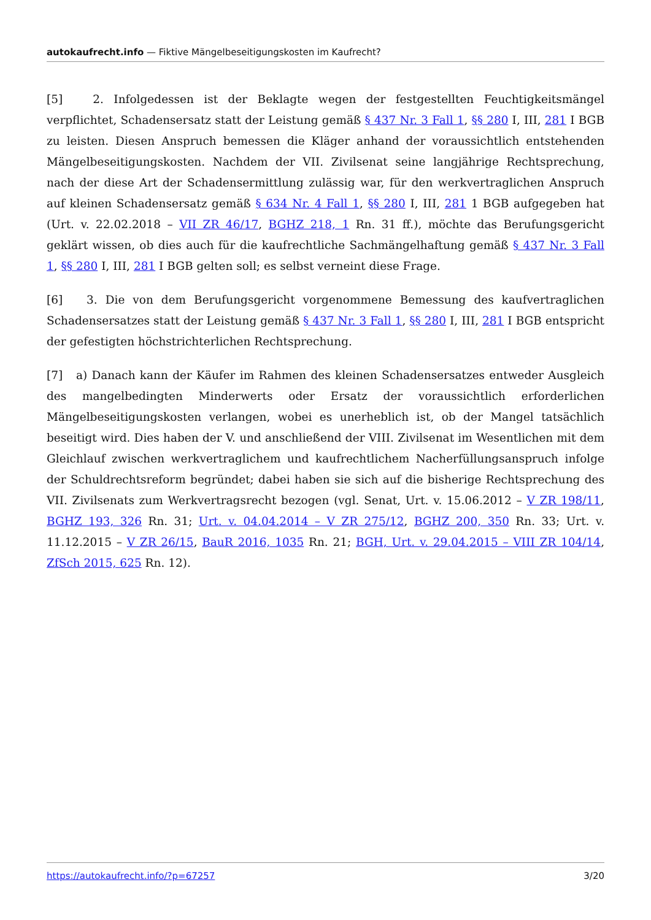autokaufrecht.info — Fiktive Mängelbeseitigungskosten im Kaufrecht?
[5] 2. Infolgedessen ist der Beklagte wegen der festgestellten Feuchtigkeitsmängel verpflichtet, Schadensersatz statt der Leistung gemäß § 437 Nr. 3 Fall 1, §§ 280 I, III, 281 I BGB zu leisten. Diesen Anspruch bemessen die Kläger anhand der voraussichtlich entstehenden Mängelbeseitigungskosten. Nachdem der VII. Zivilsenat seine langjährige Rechtsprechung, nach der diese Art der Schadensermittlung zulässig war, für den werkvertraglichen Anspruch auf kleinen Schadensersatz gemäß § 634 Nr. 4 Fall 1, §§ 280 I, III, 281 1 BGB aufgegeben hat (Urt. v. 22.02.2018 – VII ZR 46/17, BGHZ 218, 1 Rn. 31 ff.), möchte das Berufungsgericht geklärt wissen, ob dies auch für die kaufrechtliche Sachmängelhaftung gemäß § 437 Nr. 3 Fall 1, §§ 280 I, III, 281 I BGB gelten soll; es selbst verneint diese Frage.
[6] 3. Die von dem Berufungsgericht vorgenommene Bemessung des kaufvertraglichen Schadensersatzes statt der Leistung gemäß § 437 Nr. 3 Fall 1, §§ 280 I, III, 281 I BGB entspricht der gefestigten höchstrichterlichen Rechtsprechung.
[7] a) Danach kann der Käufer im Rahmen des kleinen Schadensersatzes entweder Ausgleich des mangelbedingten Minderwerts oder Ersatz der voraussichtlich erforderlichen Mängelbeseitigungskosten verlangen, wobei es unerheblich ist, ob der Mangel tatsächlich beseitigt wird. Dies haben der V. und anschließend der VIII. Zivilsenat im Wesentlichen mit dem Gleichlauf zwischen werkvertraglichem und kaufrechtlichem Nacherfüllungsanspruch infolge der Schuldrechtsreform begründet; dabei haben sie sich auf die bisherige Rechtsprechung des VII. Zivilsenats zum Werkvertragsrecht bezogen (vgl. Senat, Urt. v. 15.06.2012 – V ZR 198/11, BGHZ 193, 326 Rn. 31; Urt. v. 04.04.2014 – V ZR 275/12, BGHZ 200, 350 Rn. 33; Urt. v. 11.12.2015 – V ZR 26/15, BauR 2016, 1035 Rn. 21; BGH, Urt. v. 29.04.2015 – VIII ZR 104/14, ZfSch 2015, 625 Rn. 12).
https://autokaufrecht.info/?p=67257 3/20